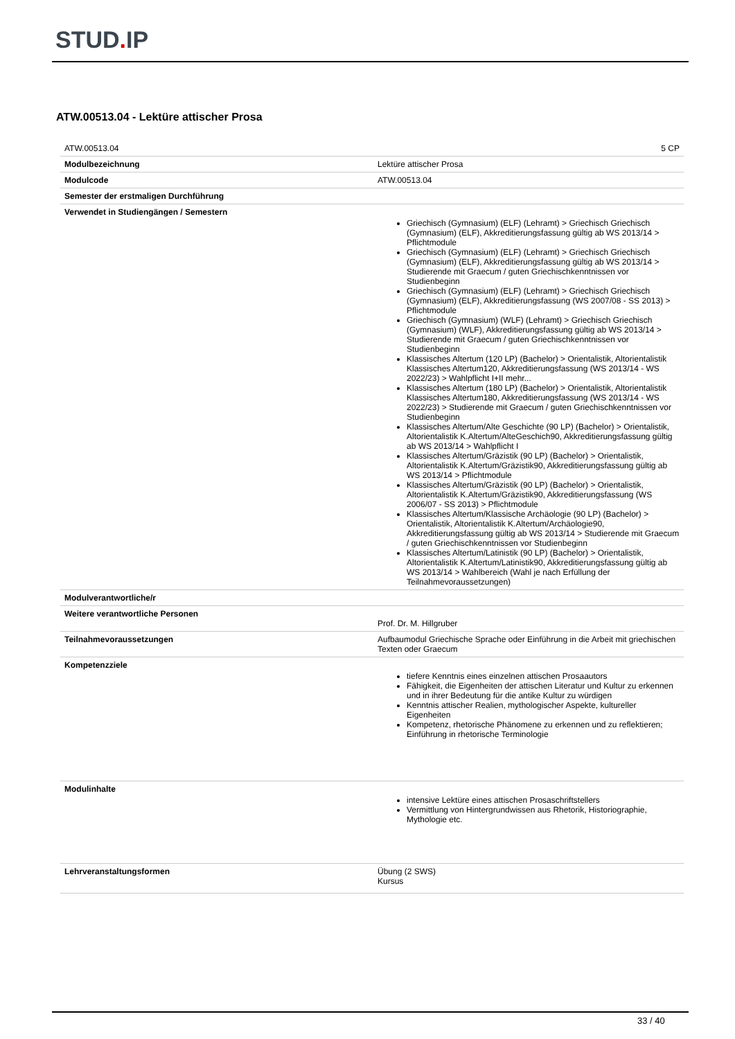STUD. IP
ATW.00513.04 - Lektüre attischer Prosa
| ATW.00513.04 | 5 CP |
| Modulbezeichnung | Lektüre attischer Prosa |
| Modulcode | ATW.00513.04 |
| Semester der erstmaligen Durchführung | |
| Verwendet in Studiengängen / Semestern | Griechisch (Gymnasium) (ELF) (Lehramt) > Griechisch Griechisch (Gymnasium) (ELF), Akkreditierungsfassung gültig ab WS 2013/14 > Pflichtmodule Griechisch (Gymnasium) (ELF) (Lehramt) > Griechisch Griechisch (Gymnasium) (ELF), Akkreditierungsfassung gültig ab WS 2013/14 > Studierende mit Graecum / guten Griechischkenntnissen vor Studienbeginn Griechisch (Gymnasium) (ELF) (Lehramt) > Griechisch Griechisch (Gymnasium) (ELF), Akkreditierungsfassung (WS 2007/08 - SS 2013) > Pflichtmodule Griechisch (Gymnasium) (WLF) (Lehramt) > Griechisch Griechisch (Gymnasium) (WLF), Akkreditierungsfassung gültig ab WS 2013/14 > Studierende mit Graecum / guten Griechischkenntnissen vor Studienbeginn Klassisches Altertum (120 LP) (Bachelor) > Orientalistik, Altorientalistik Klassisches Altertum120, Akkreditierungsfassung (WS 2013/14 - WS 2022/23) > Wahlpflicht I+II mehr... Klassisches Altertum (180 LP) (Bachelor) > Orientalistik, Altorientalistik Klassisches Altertum180, Akkreditierungsfassung (WS 2013/14 - WS 2022/23) > Studierende mit Graecum / guten Griechischkenntnissen vor Studienbeginn Klassisches Altertum/Alte Geschichte (90 LP) (Bachelor) > Orientalistik, Altorientalistik K.Altertum/AlteGeschich90, Akkreditierungsfassung gültig ab WS 2013/14 > Wahlpflicht I Klassisches Altertum/Gräzistik (90 LP) (Bachelor) > Orientalistik, Altorientalistik K.Altertum/Gräzistik90, Akkreditierungsfassung gültig ab WS 2013/14 > Pflichtmodule Klassisches Altertum/Gräzistik (90 LP) (Bachelor) > Orientalistik, Altorientalistik K.Altertum/Gräzistik90, Akkreditierungsfassung (WS 2006/07 - SS 2013) > Pflichtmodule Klassisches Altertum/Klassische Archäologie (90 LP) (Bachelor) > Orientalistik, Altorientalistik K.Altertum/Archäologie90, Akkreditierungsfassung gültig ab WS 2013/14 > Studierende mit Graecum / guten Griechischkenntnissen vor Studienbeginn Klassisches Altertum/Latinistik (90 LP) (Bachelor) > Orientalistik, Altorientalistik K.Altertum/Latinistik90, Akkreditierungsfassung gültig ab WS 2013/14 > Wahlbereich (Wahl je nach Erfüllung der Teilnahmevoraussetzungen) |
| Modulverantwortliche/r | |
| Weitere verantwortliche Personen | Prof. Dr. M. Hillgruber |
| Teilnahmevoraussetzungen | Aufbaumodul Griechische Sprache oder Einführung in die Arbeit mit griechischen Texten oder Graecum |
| Kompetenzziele | tiefere Kenntnis eines einzelnen attischen Prosaautors Fähigkeit, die Eigenheiten der attischen Literatur und Kultur zu erkennen und in ihrer Bedeutung für die antike Kultur zu würdigen Kenntnis attischer Realien, mythologischer Aspekte, kultureller Eigenheiten Kompetenz, rhetorische Phänomene zu erkennen und zu reflektieren; Einführung in rhetorische Terminologie |
| Modulinhalte | intensive Lektüre eines attischen Prosaschriftstellers Vermittlung von Hintergrundwissen aus Rhetorik, Historiographie, Mythologie etc. |
| Lehrveranstaltungsformen | Übung (2 SWS) Kursus |
33 / 40